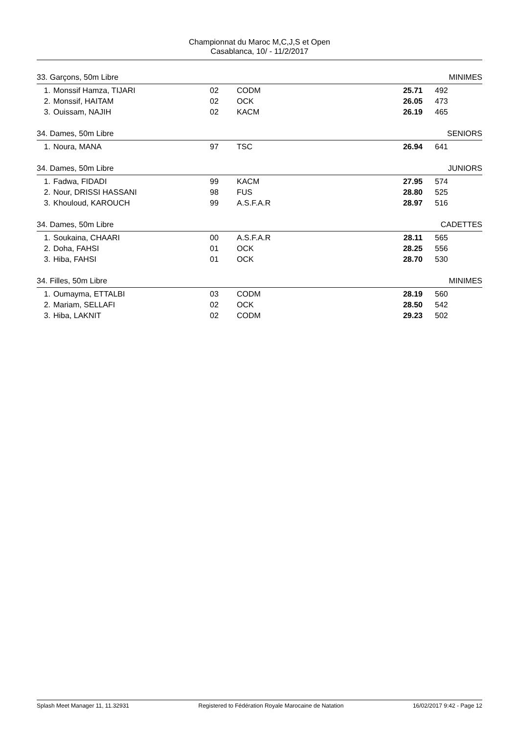Championnat du Maroc M,C,J,S et Open
Casablanca, 10/ - 11/2/2017
| 33. Garçons, 50m Libre | | | | | | MINIMES |
| 1. | Monssif Hamza, TIJARI | 02 | CODM | 25.71 | | 492 |
| 2. | Monssif, HAITAM | 02 | OCK | 26.05 | | 473 |
| 3. | Ouissam, NAJIH | 02 | KACM | 26.19 | | 465 |
| 34. Dames, 50m Libre | | | | | | SENIORS |
| 1. | Noura, MANA | 97 | TSC | 26.94 | | 641 |
| 34. Dames, 50m Libre | | | | | | JUNIORS |
| 1. | Fadwa, FIDADI | 99 | KACM | 27.95 | | 574 |
| 2. | Nour, DRISSI HASSANI | 98 | FUS | 28.80 | | 525 |
| 3. | Khouloud, KAROUCH | 99 | A.S.F.A.R | 28.97 | | 516 |
| 34. Dames, 50m Libre | | | | | | CADETTES |
| 1. | Soukaina, CHAARI | 00 | A.S.F.A.R | 28.11 | | 565 |
| 2. | Doha, FAHSI | 01 | OCK | 28.25 | | 556 |
| 3. | Hiba, FAHSI | 01 | OCK | 28.70 | | 530 |
| 34. Filles, 50m Libre | | | | | | MINIMES |
| 1. | Oumayma, ETTALBI | 03 | CODM | 28.19 | | 560 |
| 2. | Mariam, SELLAFI | 02 | OCK | 28.50 | | 542 |
| 3. | Hiba, LAKNIT | 02 | CODM | 29.23 | | 502 |
Splash Meet Manager 11, 11.32931 Registered to Fédération Royale Marocaine de Natation 16/02/2017 9:42 - Page 12